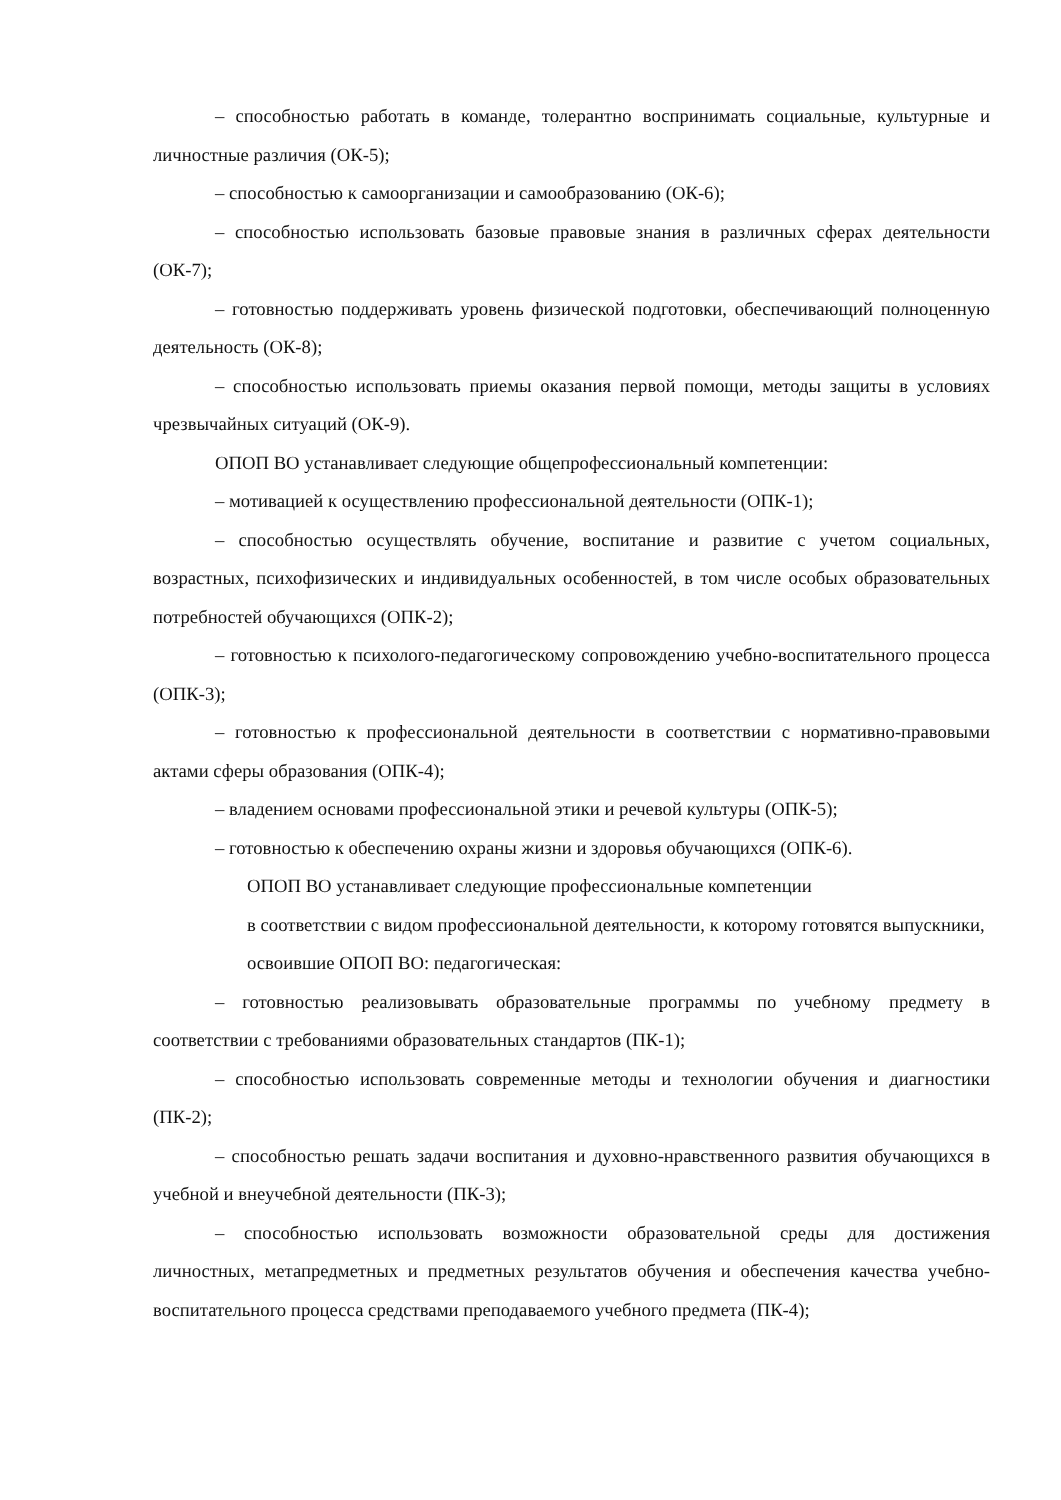– способностью работать в команде, толерантно воспринимать социальные, культурные и личностные различия (ОК-5);
– способностью к самоорганизации и самообразованию (ОК-6);
– способностью использовать базовые правовые знания в различных сферах деятельности (ОК-7);
– готовностью поддерживать уровень физической подготовки, обеспечивающий полноценную деятельность (ОК-8);
– способностью использовать приемы оказания первой помощи, методы защиты в условиях чрезвычайных ситуаций (ОК-9).
ОПОП ВО устанавливает следующие общепрофессиональный компетенции:
– мотивацией к осуществлению профессиональной деятельности (ОПК-1);
– способностью осуществлять обучение, воспитание и развитие с учетом социальных, возрастных, психофизических и индивидуальных особенностей, в том числе особых образовательных потребностей обучающихся (ОПК-2);
– готовностью к психолого-педагогическому сопровождению учебно-воспитательного процесса (ОПК-3);
– готовностью к профессиональной деятельности в соответствии с нормативно-правовыми актами сферы образования (ОПК-4);
– владением основами профессиональной этики и речевой культуры (ОПК-5);
– готовностью к обеспечению охраны жизни и здоровья обучающихся (ОПК-6).
ОПОП ВО устанавливает следующие профессиональные компетенции
в соответствии с видом профессиональной деятельности, к которому готовятся выпускники, освоившие ОПОП ВО: педагогическая:
– готовностью реализовывать образовательные программы по учебному предмету в соответствии с требованиями образовательных стандартов (ПК-1);
– способностью использовать современные методы и технологии обучения и диагностики (ПК-2);
– способностью решать задачи воспитания и духовно-нравственного развития обучающихся в учебной и внеучебной деятельности (ПК-3);
– способностью использовать возможности образовательной среды для достижения личностных, метапредметных и предметных результатов обучения и обеспечения качества учебно-воспитательного процесса средствами преподаваемого учебного предмета (ПК-4);